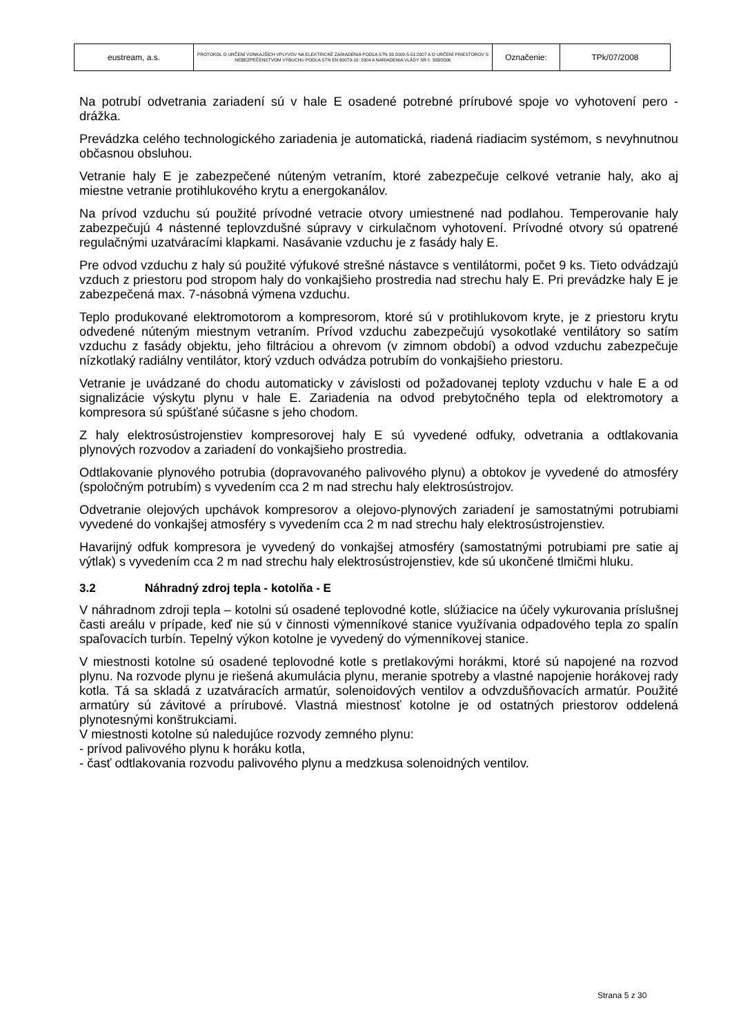| eustream, a.s. | PROTOKOL O URČENÍ VONKAJŠÍCH VPLYVOV NA ELEKTRICKÉ ZARIADENIA PODĽA STN 33 2000-5-51:2007 A O URČENÍ PRIESTOROV S NEBEZPEČENSTVOM VÝBUCHU PODĽA STN EN 60079-10: 2004 A NARIADENIA VLÁDY SR č. 393/2006 | Označenie: | TPk/07/2008 |
Na potrubí odvetrania zariadení sú v hale E osadené potrebné prírubové spoje vo vyhotovení pero - drážka.
Prevádzka celého technologického zariadenia je automatická, riadená riadiacim systémom, s nevyhnutnou občasnou obsluhou.
Vetranie haly E je zabezpečené núteným vetraním, ktoré zabezpečuje celkové vetranie haly, ako aj miestne vetranie protihlukového krytu a energokanálov.
Na prívod vzduchu sú použité prívodné vetracie otvory umiestnené nad podlahou. Temperovanie haly zabezpečujú 4 nástenné teplovzdušné súpravy v cirkulačnom vyhotovení. Prívodné otvory sú opatrené regulačnými uzatváracími klapkami. Nasávanie vzduchu je z fasády haly E.
Pre odvod vzduchu z haly sú použité výfukové strešné nástavce s ventilátormi, počet 9 ks. Tieto odvádzajú vzduch z priestoru pod stropom haly do vonkajšieho prostredia nad strechu haly E. Pri prevádzke haly E je zabezpečená max. 7-násobná výmena vzduchu.
Teplo produkované elektromotorom a kompresorom, ktoré sú v protihlukovom kryte, je z priestoru krytu odvedené núteným miestnym vetraním. Prívod vzduchu zabezpečujú vysokotlaké ventilátory so satím vzduchu z fasády objektu, jeho filtráciou a ohrevom (v zimnom období) a odvod vzduchu zabezpečuje nízkotlaký radiálny ventilátor, ktorý vzduch odvádza potrubím do vonkajšieho priestoru.
Vetranie je uvádzané do chodu automaticky v závislosti od požadovanej teploty vzduchu v hale E a od signalizácie výskytu plynu v hale E. Zariadenia na odvod prebytočného tepla od elektromotory a kompresora sú spúšťané súčasne s jeho chodom.
Z haly elektrosústrojenstiev kompresorovej haly E sú vyvedené odfuky, odvetrania a odtlakovania plynových rozvodov a zariadení do vonkajšieho prostredia.
Odtlakovanie plynového potrubia (dopravovaného palivového plynu) a obtokov je vyvedené do atmosféry (spoločným potrubím) s vyvedením cca 2 m nad strechu haly elektrosústrojov.
Odvetranie olejových upchávok kompresorov a olejovo-plynových zariadení je samostatnými potrubiami vyvedené do vonkajšej atmosféry s vyvedením cca 2 m nad strechu haly elektrosústrojenstiev.
Havarijný odfuk kompresora je vyvedený do vonkajšej atmosféry (samostatnými potrubiami pre satie aj výtlak) s vyvedením cca 2 m nad strechu haly elektrosústrojenstiev, kde sú ukončené tlmičmi hluku.
3.2 Náhradný zdroj tepla - kotolňa - E
V náhradnom zdroji tepla – kotolni sú osadené teplovodné kotle, slúžiacice na účely vykurovania príslušnej časti areálu v prípade, keď nie sú v činnosti výmenníkové stanice využívania odpadového tepla zo spalín spaľovacích turbín. Tepelný výkon kotolne je vyvedený do výmenníkovej stanice.
V miestnosti kotolne sú osadené teplovodné kotle s pretlakovými horákmi, ktoré sú napojené na rozvod plynu. Na rozvode plynu je riešená akumulácia plynu, meranie spotreby a vlastné napojenie horákovej rady kotla. Tá sa skladá z uzatváracích armatúr, solenoidových ventilov a odvzdušňovacích armatúr. Použité armatúry sú závitové a prírubové. Vlastná miestnosť kotolne je od ostatných priestorov oddelená plynotesnými konštrukciami.
V miestnosti kotolne sú naledujúce rozvody zemného plynu:
- prívod palivového plynu k horáku kotla,
- časť odtlakovania rozvodu palivového plynu a medzkusa solenoidných ventilov.
Strana 5 z 30